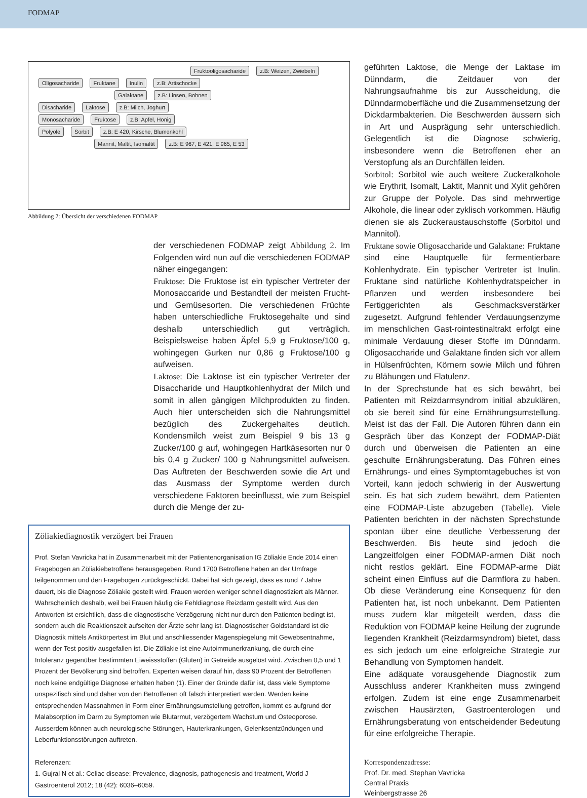FODMAP
Fruktooligosacharide z.B: Weizen, Zwiebeln
Oligosacharide Fruktane Inulin z.B: Artischocke
Galaktane z.B: Linsen, Bohnen
Disacharide Laktose z.B: Milch, Joghurt
Monosacharide Fruktose z.B: Apfel, Honig
Polyole Sorbit z.B: E 420, Kirsche, Blumenkohl
Mannit, Maltit, Isomaltit z.B: E 967, E 421, E 965, E 53
Abbildung 2: Übersicht der verschiedenen FODMAP
der verschiedenen FODMAP zeigt Abbildung 2. Im Folgenden wird nun auf die verschiedenen FODMAP näher eingegangen:
Fruktose: Die Fruktose ist ein typischer Vertreter der Monosaccaride und Bestandteil der meisten Frucht- und Gemüsesorten. Die verschiedenen Früchte haben unterschiedliche Fruktosegehalte und sind deshalb unterschiedlich gut verträglich. Beispielsweise haben Äpfel 5,9 g Fruktose/100 g, wohingegen Gurken nur 0,86 g Fruktose/100 g aufweisen.
Laktose: Die Laktose ist ein typischer Vertreter der Disaccharide und Hauptkohlenhydrat der Milch und somit in allen gängigen Milchprodukten zu finden. Auch hier unterscheiden sich die Nahrungsmittel bezüglich des Zuckergehaltes deutlich. Kondensmilch weist zum Beispiel 9 bis 13 g Zucker/100 g auf, wohingegen Hartkäsesorten nur 0 bis 0,4 g Zucker/ 100 g Nahrungsmittel aufweisen. Das Auftreten der Beschwerden sowie die Art und das Ausmass der Symptome werden durch verschiedene Faktoren beeinflusst, wie zum Beispiel durch die Menge der zu-
Zöliakiediagnostik verzögert bei Frauen
Prof. Stefan Vavricka hat in Zusammenarbeit mit der Patientenorganisation IG Zöliakie Ende 2014 einen Fragebogen an Zöliakiebetroffene herausgegeben. Rund 1700 Betroffene haben an der Umfrage teilgenommen und den Fragebogen zurückgeschickt. Dabei hat sich gezeigt, dass es rund 7 Jahre dauert, bis die Diagnose Zöliakie gestellt wird. Frauen werden weniger schnell diagnostiziert als Männer. Wahrscheinlich deshalb, weil bei Frauen häufig die Fehldiagnose Reizdarm gestellt wird. Aus den Antworten ist ersichtlich, dass die diagnostische Verzögerung nicht nur durch den Patienten bedingt ist, sondern auch die Reaktionszeit aufseiten der Ärzte sehr lang ist. Diagnostischer Goldstandard ist die Diagnostik mittels Antikörpertest im Blut und anschliessender Magenspiegelung mit Gewebsentnahme, wenn der Test positiv ausgefallen ist. Die Zöliakie ist eine Autoimmunerkrankung, die durch eine Intoleranz gegenüber bestimmten Eiweissstoffen (Gluten) in Getreide ausgelöst wird. Zwischen 0,5 und 1 Prozent der Bevölkerung sind betroffen. Experten weisen darauf hin, dass 90 Prozent der Betroffenen noch keine endgültige Diagnose erhalten haben (1). Einer der Gründe dafür ist, dass viele Symptome unspezifisch sind und daher von den Betroffenen oft falsch interpretiert werden. Werden keine entsprechenden Massnahmen in Form einer Ernährungsumstellung getroffen, kommt es aufgrund der Malabsorption im Darm zu Symptomen wie Blutarmut, verzögertem Wachstum und Osteoporose. Ausserdem können auch neurologische Störungen, Hauterkrankungen, Gelenksentzündungen und Leberfunktionsstörungen auftreten.
Referenzen:
1. Gujral N et al.: Celiac disease: Prevalence, diagnosis, pathogenesis and treatment, World J Gastroenterol 2012; 18 (42): 6036–6059.
geführten Laktose, die Menge der Laktase im Dünndarm, die Zeitdauer von der Nahrungsaufnahme bis zur Ausscheidung, die Dünndarmoberfläche und die Zusammensetzung der Dickdarmbakterien. Die Beschwerden äussern sich in Art und Ausprägung sehr unterschiedlich. Gelegentlich ist die Diagnose schwierig, insbesondere wenn die Betroffenen eher an Verstopfung als an Durchfällen leiden.
Sorbitol: Sorbitol wie auch weitere Zuckeralkohole wie Erythrit, Isomalt, Laktit, Mannit und Xylit gehören zur Gruppe der Polyole. Das sind mehrwertige Alkohole, die linear oder zyklisch vorkommen. Häufig dienen sie als Zuckeraustauschstoffe (Sorbitol und Mannitol).
Fruktane sowie Oligosaccharide und Galaktane: Fruktane sind eine Hauptquelle für fermentierbare Kohlenhydrate. Ein typischer Vertreter ist Inulin. Fruktane sind natürliche Kohlenhydratspeicher in Pflanzen und werden insbesondere bei Fertiggerichten als Geschmacksverstärker zugesetzt. Aufgrund fehlender Verdauungsenzyme im menschlichen Gast-rointestinaltrakt erfolgt eine minimale Verdauung dieser Stoffe im Dünndarm. Oligosaccharide und Galaktane finden sich vor allem in Hülsenfrüchten, Körnern sowie Milch und führen zu Blähungen und Flatulenz.
In der Sprechstunde hat es sich bewährt, bei Patienten mit Reizdarmsyndrom initial abzuklären, ob sie bereit sind für eine Ernährungsumstellung. Meist ist das der Fall. Die Autoren führen dann ein Gespräch über das Konzept der FODMAP-Diät durch und überweisen die Patienten an eine geschulte Ernährungsberatung. Das Führen eines Ernährungs- und eines Symptomtagebuches ist von Vorteil, kann jedoch schwierig in der Auswertung sein. Es hat sich zudem bewährt, dem Patienten eine FODMAP-Liste abzugeben (Tabelle). Viele Patienten berichten in der nächsten Sprechstunde spontan über eine deutliche Verbesserung der Beschwerden. Bis heute sind jedoch die Langzeitfolgen einer FODMAP-armen Diät noch nicht restlos geklärt. Eine FODMAP-arme Diät scheint einen Einfluss auf die Darmflora zu haben. Ob diese Veränderung eine Konsequenz für den Patienten hat, ist noch unbekannt. Dem Patienten muss zudem klar mitgeteilt werden, dass die Reduktion von FODMAP keine Heilung der zugrunde liegenden Krankheit (Reizdarmsyndrom) bietet, dass es sich jedoch um eine erfolgreiche Strategie zur Behandlung von Symptomen handelt.
Eine adäquate vorausgehende Diagnostik zum Ausschluss anderer Krankheiten muss zwingend erfolgen. Zudem ist eine enge Zusammenarbeit zwischen Hausärzten, Gastroenterologen und Ernährungsberatung von entscheidender Bedeutung für eine erfolgreiche Therapie.
Korrespondenzadresse:
Prof. Dr. med. Stephan Vavricka
Central Praxis
Weinbergstrasse 26